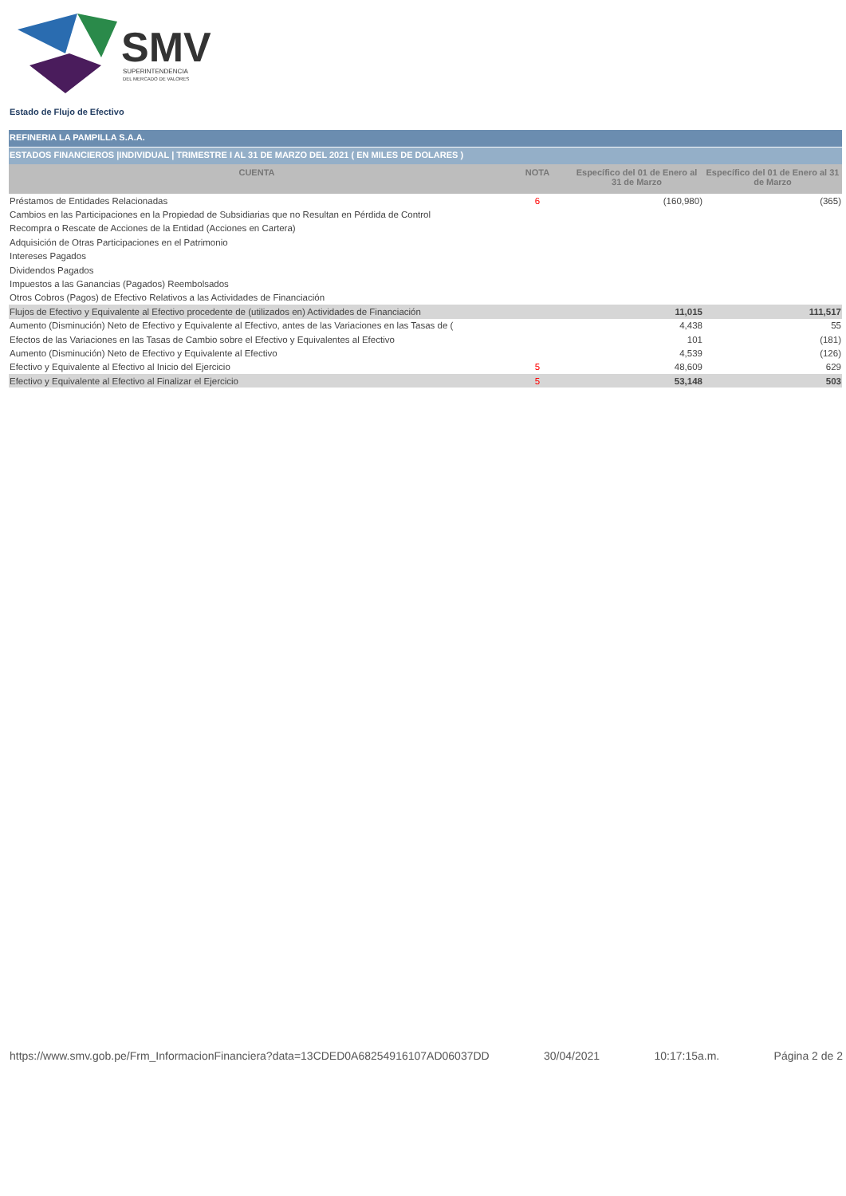SMV
SUPERINTENDENCIA
DEL MERCADO DE VALORES
Estado de Flujo de Efectivo
REFINERIA LA PAMPILLA S.A.A.
ESTADOS FINANCIEROS |INDIVIDUAL | TRIMESTRE I AL 31 DE MARZO DEL 2021 ( EN MILES DE DOLARES )
| CUENTA | NOTA | Específico del 01 de Enero al 31 de Marzo | Específico del 01 de Enero al 31 de Marzo |
| --- | --- | --- | --- |
| Préstamos de Entidades Relacionadas | 6 | (160,980) | (365) |
| Cambios en las Participaciones en la Propiedad de Subsidiarias que no Resultan en Pérdida de Control | | | |
| Recompra o Rescate de Acciones de la Entidad (Acciones en Cartera) | | | |
| Adquisición de Otras Participaciones en el Patrimonio | | | |
| Intereses Pagados | | | |
| Dividendos Pagados | | | |
| Impuestos a las Ganancias (Pagados) Reembolsados | | | |
| Otros Cobros (Pagos) de Efectivo Relativos a las Actividades de Financiación | | | |
| Flujos de Efectivo y Equivalente al Efectivo procedente de (utilizados en) Actividades de Financiación | | 11,015 | 111,517 |
| Aumento (Disminución) Neto de Efectivo y Equivalente al Efectivo, antes de las Variaciones en las Tasas de ( | | 4,438 | 55 |
| Efectos de las Variaciones en las Tasas de Cambio sobre el Efectivo y Equivalentes al Efectivo | | 101 | (181) |
| Aumento (Disminución) Neto de Efectivo y Equivalente al Efectivo | | 4,539 | (126) |
| Efectivo y Equivalente al Efectivo al Inicio del Ejercicio | 5 | 48,609 | 629 |
| Efectivo y Equivalente al Efectivo al Finalizar el Ejercicio | 5 | 53,148 | 503 |
https://www.smv.gob.pe/Frm_InformacionFinanciera?data=13CDED0A68254916107AD06037DD 30/04/2021 10:17:15a.m. Página 2 de 2